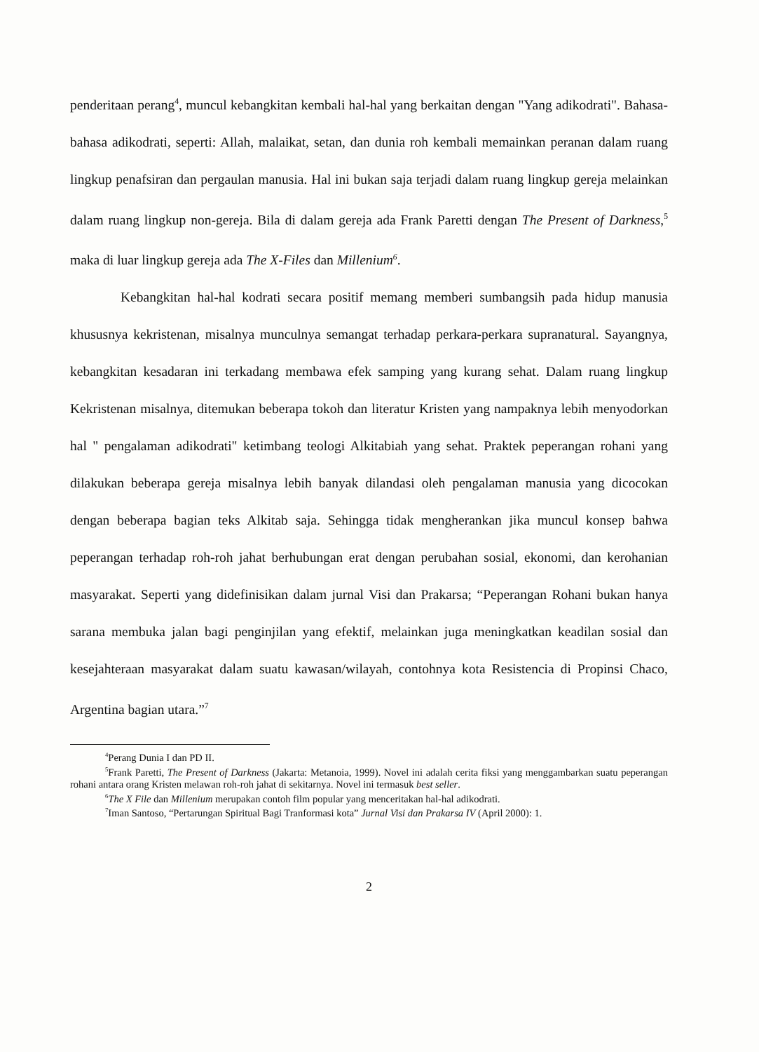penderitaan perang<sup>4</sup>, muncul kebangkitan kembali hal-hal yang berkaitan dengan "Yang adikodrati". Bahasa-bahasa adikodrati, seperti: Allah, malaikat, setan, dan dunia roh kembali memainkan peranan dalam ruang lingkup penafsiran dan pergaulan manusia. Hal ini bukan saja terjadi dalam ruang lingkup gereja melainkan dalam ruang lingkup non-gereja. Bila di dalam gereja ada Frank Paretti dengan The Present of Darkness,<sup>5</sup> maka di luar lingkup gereja ada The X-Files dan Millenium<sup>6</sup>.
Kebangkitan hal-hal kodrati secara positif memang memberi sumbangsih pada hidup manusia khususnya kekristenan, misalnya munculnya semangat terhadap perkara-perkara supranatural. Sayangnya, kebangkitan kesadaran ini terkadang membawa efek samping yang kurang sehat. Dalam ruang lingkup Kekristenan misalnya, ditemukan beberapa tokoh dan literatur Kristen yang nampaknya lebih menyodorkan hal " pengalaman adikodrati" ketimbang teologi Alkitabiah yang sehat. Praktek peperangan rohani yang dilakukan beberapa gereja misalnya lebih banyak dilandasi oleh pengalaman manusia yang dicocokan dengan beberapa bagian teks Alkitab saja. Sehingga tidak mengherankan jika muncul konsep bahwa peperangan terhadap roh-roh jahat berhubungan erat dengan perubahan sosial, ekonomi, dan kerohanian masyarakat. Seperti yang didefinisikan dalam jurnal Visi dan Prakarsa; “Peperangan Rohani bukan hanya sarana membuka jalan bagi penginjilan yang efektif, melainkan juga meningkatkan keadilan sosial dan kesejahteraan masyarakat dalam suatu kawasan/wilayah, contohnya kota Resistencia di Propinsi Chaco, Argentina bagian utara.”<sup>7</sup>
<sup>4</sup> Perang Dunia I dan PD II.
<sup>5</sup> Frank Paretti, The Present of Darkness (Jakarta: Metanoia, 1999). Novel ini adalah cerita fiksi yang menggambarkan suatu peperangan rohani antara orang Kristen melawan roh-roh jahat di sekitarnya. Novel ini termasuk best seller.
<sup>6</sup> The X File dan Millenium merupakan contoh film popular yang menceritakan hal-hal adikodrati.
<sup>7</sup> Iman Santoso, “Pertarungan Spiritual Bagi Tranformasi kota” Jurnal Visi dan Prakarsa IV (April 2000): 1.
2